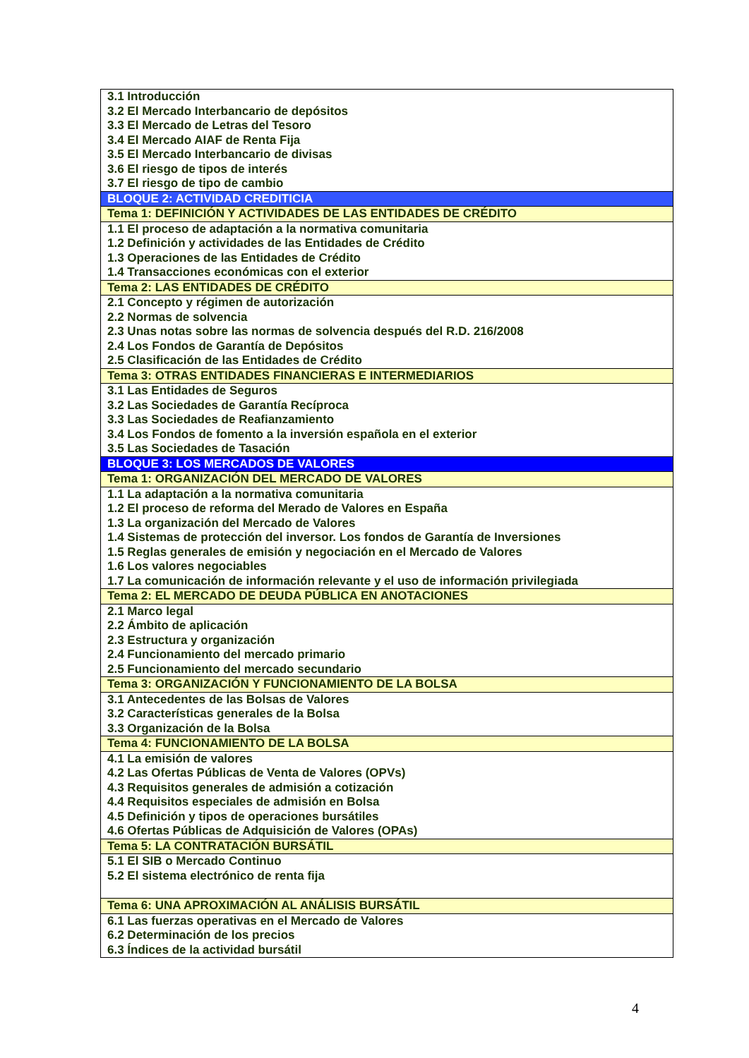| 3.1 Introducción 3.2 El Mercado Interbancario de depósitos 3.3 El Mercado de Letras del Tesoro 3.4 El Mercado AIAF de Renta Fija 3.5 El Mercado Interbancario de divisas 3.6 El riesgo de tipos de interés 3.7 El riesgo de tipo de cambio |
| BLOQUE 2: ACTIVIDAD CREDITICIA |
| Tema 1: DEFINICIÓN Y ACTIVIDADES DE LAS ENTIDADES DE CRÉDITO |
| 1.1 El proceso de adaptación a la normativa comunitaria 1.2 Definición y actividades de las Entidades de Crédito 1.3 Operaciones de las Entidades de Crédito 1.4 Transacciones económicas con el exterior |
| Tema 2: LAS ENTIDADES DE CRÉDITO |
| 2.1 Concepto y régimen de autorización 2.2 Normas de solvencia 2.3 Unas notas sobre las normas de solvencia después del R.D. 216/2008 2.4 Los Fondos de Garantía de Depósitos 2.5 Clasificación de las Entidades de Crédito |
| Tema 3: OTRAS ENTIDADES FINANCIERAS E INTERMEDIARIOS |
| 3.1 Las Entidades de Seguros 3.2 Las Sociedades de Garantía Recíproca 3.3 Las Sociedades de Reafianzamiento 3.4 Los Fondos de fomento a la inversión española en el exterior 3.5 Las Sociedades de Tasación |
| BLOQUE 3: LOS MERCADOS DE VALORES |
| Tema 1: ORGANIZACIÓN DEL MERCADO DE VALORES |
| 1.1 La adaptación a la normativa comunitaria 1.2 El proceso de reforma del Merado de Valores en España 1.3 La organización del Mercado de Valores 1.4 Sistemas de protección del inversor. Los fondos de Garantía de Inversiones 1.5 Reglas generales de emisión y negociación en el Mercado de Valores 1.6 Los valores negociables 1.7 La comunicación de información relevante y el uso de información privilegiada |
| Tema 2: EL MERCADO DE DEUDA PÚBLICA EN ANOTACIONES |
| 2.1 Marco legal 2.2 Ámbito de aplicación 2.3 Estructura y organización 2.4 Funcionamiento del mercado primario 2.5 Funcionamiento del mercado secundario |
| Tema 3: ORGANIZACIÓN Y FUNCIONAMIENTO DE LA BOLSA |
| 3.1 Antecedentes de las Bolsas de Valores 3.2 Características generales de la Bolsa 3.3 Organización de la Bolsa |
| Tema 4: FUNCIONAMIENTO DE LA BOLSA |
| 4.1 La emisión de valores 4.2 Las Ofertas Públicas de Venta de Valores (OPVs) 4.3 Requisitos generales de admisión a cotización 4.4 Requisitos especiales de admisión en Bolsa 4.5 Definición y tipos de operaciones bursátiles 4.6 Ofertas Públicas de Adquisición de Valores (OPAs) |
| Tema 5: LA CONTRATACIÓN BURSÁTIL |
| 5.1 El SIB o Mercado Continuo 5.2 El sistema electrónico de renta fija |
| Tema 6: UNA APROXIMACIÓN AL ANÁLISIS BURSÁTIL |
| 6.1 Las fuerzas operativas en el Mercado de Valores 6.2 Determinación de los precios 6.3 Índices de la actividad bursátil |
4